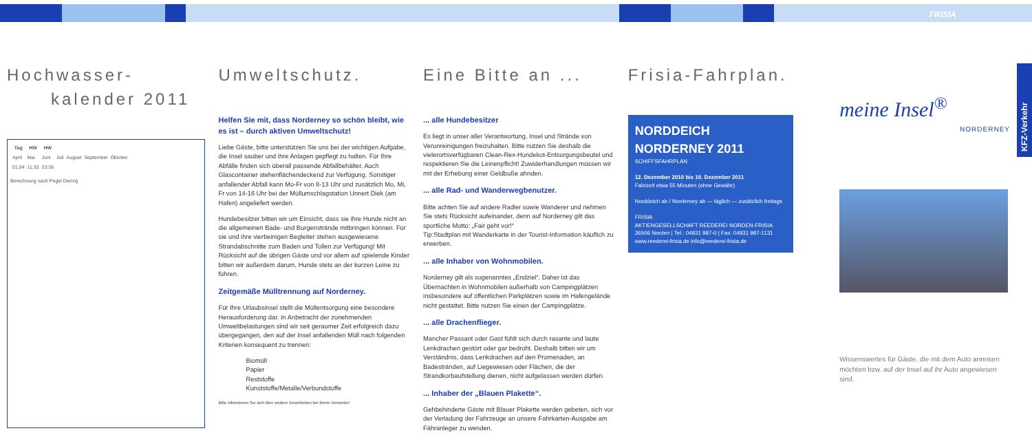FRISIA
Hochwasser-
kalender 2011
| Tag | HW | HW | | | | |
| --- | --- | --- | --- | --- | --- | --- |
| April | Mai | Juni | Juli | August | September | Oktober |
| 01.04 | 11:32 | 23:36 | | | | |
Berechnung nach Pegel Dwöög
Umweltschutz.
Helfen Sie mit, dass Norderney so schön bleibt, wie es ist – durch aktiven Umweltschutz!
Liebe Gäste, bitte unterstützen Sie uns bei der wichtigen Aufgabe, die Insel sauber und ihre Anlagen gepflegt zu halten. Für Ihre Abfälle finden sich überall passende Abfallbehälter. Auch Glascontainer stehenflächendeckend zur Verfügung. Sonstiger anfallender Abfall kann Mo-Fr von 8-13 Uhr und zusätzlich Mo, Mi, Fr von 14-16 Uhr bei der Müllumschlagstation Unnert Diek (am Hafen) angeliefert werden.
Hundebesitzer bitten wir um Einsicht, dass sie ihre Hunde nicht an die allgemeinen Bade- und Burgenstrände mitbringen können. Für sie und ihre vierbeinigen Begleiter stehen ausgewiesene Strandabschnitte zum Baden und Tollen zur Verfügung! Mit Rücksicht auf die übrigen Gäste und vor allem auf spielende Kinder bitten wir außerdem darum, Hunde stets an der kurzen Leine zu führen.
Zeitgemäße Mülltrennung auf Norderney.
Für Ihre Urlaubsinsel stellt die Müllentsorgung eine besondere Herausforderung dar. In Anbetracht der zunehmenden Umweltbelastungen sind wir seit geraumer Zeit erfolgreich dazu übergegangen, den auf der Insel anfallenden Müll nach folgenden Kriterien konsequent zu trennen:
Biomüll
Papier
Reststoffe
Kunststoffe/Metalle/Verbundstoffe
Bitte informieren Sie sich über weitere Einzelheiten bei Ihrem Vermieter!
Eine Bitte an ...
... alle Hundebesitzer
Es liegt in unser aller Verantwortung, Insel und Strände von Verunreinigungen freizuhalten. Bitte nutzen Sie deshalb die vielerortsverfügbaren Clean-Rex-Hundekot-Entsorgungsbeutel und respektieren Sie die Leinenpflicht! Zuwiderhandlungen müssen wir mit der Erhebung einer Geldbuße ahnden.
... alle Rad- und Wanderwegbenutzer.
Bitte achten Sie auf andere Radler sowie Wanderer und nehmen Sie stets Rücksicht aufeinander, denn auf Norderney gilt das sportliche Motto: „Fair geht vor!“
Tip:Stadtplan mit Wanderkarte in der Tourist-Information käuflich zu erwerben.
... alle Inhaber von Wohnmobilen.
Norderney gilt als sogenanntes „Endziel“. Daher ist das Übernachten in Wohnmobilen außerhalb von Campingplätzen insbesondere auf öffentlichen Parkplätzen sowie im Hafengelände nicht gestattet. Bitte nutzen Sie einen der Campingplätze.
... alle Drachenflieger.
Mancher Passant oder Gast fühlt sich durch rasante und laute Lenkdrachen gestört oder gar bedroht. Deshalb bitten wir um Verständnis, dass Lenkdrachen auf den Promenaden, an Badestränden, auf Liegewiesen oder Flächen, die der Strandkorbaufstellung dienen, nicht aufgelassen werden dürfen.
... Inhaber der „Blauen Plakette“.
Gehbehinderte Gäste mit Blauer Plakette werden gebeten, sich vor der Verladung der Fahrzeuge an unsere Fahrkarten-Ausgabe am Fähranleger zu wenden.
Frisia-Fahrplan.
NORDDEICH NORDERNEY 2011
SCHIFFSFAHRPLAN
12. Dezember 2010 bis 10. Dezember 2011
Fahrzeit etwa 55 Minuten (ohne Gewähr)
Norddeich ab / Norderney ab — täglich — zusätzlich freitags
FRISIA
AKTIENGESELLSCHAFT REEDEREI NORDEN-FRISIA
26506 Norden | Tel.: 04931 987-0 | Fax: 04931 987-1131
www.reederei-frisia.de info@reederei-frisia.de
meine Insel<sup>®</sup>
NORDERNEY
Wissenswertes für Gäste, die mit dem Auto anreisen möchten bzw. auf der Insel auf ihr Auto angewiesen sind.
KFZ-Verkehr